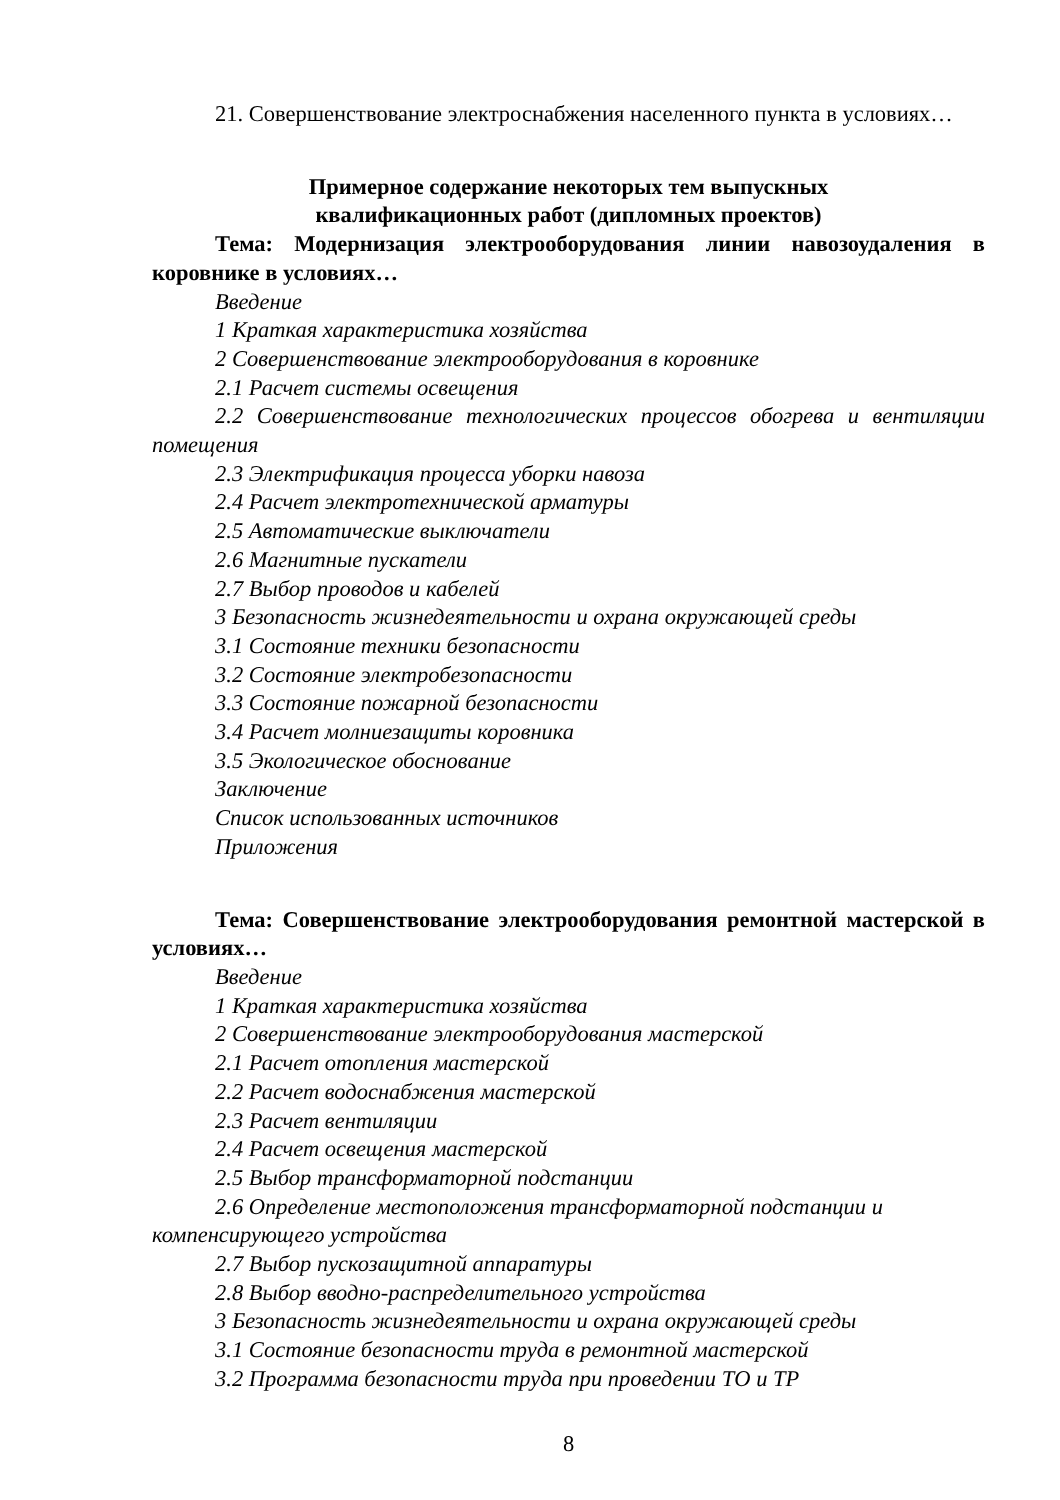21. Совершенствование электроснабжения населенного пункта в условиях…
Примерное содержание некоторых тем выпускных
квалификационных работ (дипломных проектов)
Тема: Модернизация электрооборудования линии навозоудаления в коровнике в условиях…
Введение
1 Краткая характеристика хозяйства
2 Совершенствование электрооборудования в коровнике
2.1 Расчет системы освещения
2.2 Совершенствование технологических процессов обогрева и вентиляции помещения
2.3 Электрификация процесса уборки навоза
2.4 Расчет электротехнической арматуры
2.5 Автоматические выключатели
2.6 Магнитные пускатели
2.7 Выбор проводов и кабелей
3 Безопасность жизнедеятельности и охрана окружающей среды
3.1 Состояние техники безопасности
3.2 Состояние электробезопасности
3.3 Состояние пожарной безопасности
3.4 Расчет молниезащиты коровника
3.5 Экологическое обоснование
Заключение
Список использованных источников
Приложения
Тема: Совершенствование электрооборудования ремонтной мастерской в условиях…
Введение
1 Краткая характеристика хозяйства
2 Совершенствование электрооборудования мастерской
2.1 Расчет отопления мастерской
2.2 Расчет водоснабжения мастерской
2.3 Расчет вентиляции
2.4 Расчет освещения мастерской
2.5 Выбор трансформаторной подстанции
2.6 Определение местоположения трансформаторной подстанции и компенсирующего устройства
2.7 Выбор пускозащитной аппаратуры
2.8 Выбор вводно-распределительного устройства
3 Безопасность жизнедеятельности и охрана окружающей среды
3.1 Состояние безопасности труда в ремонтной мастерской
3.2 Программа безопасности труда при проведении ТО и ТР
8